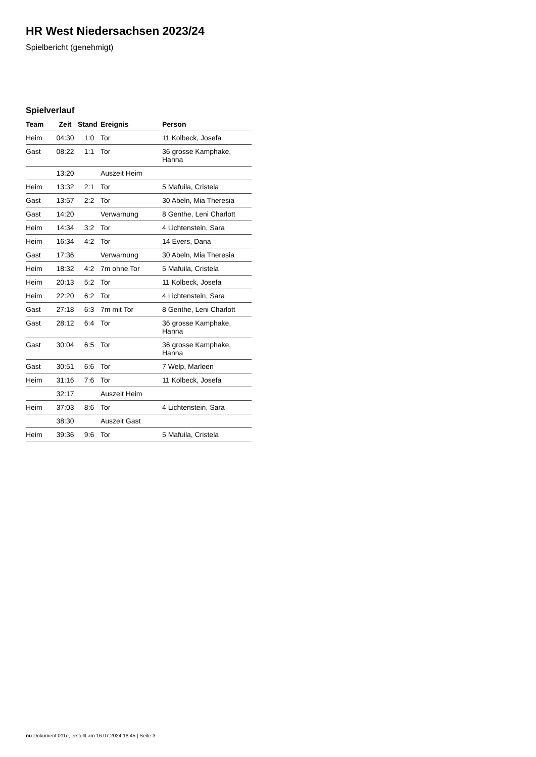HR West Niedersachsen 2023/24
Spielbericht (genehmigt)
Spielverlauf
| Team | Zeit | Stand | Ereignis | Person |
| --- | --- | --- | --- | --- |
| Heim | 04:30 | 1:0 | Tor | 11 Kolbeck, Josefa |
| Gast | 08:22 | 1:1 | Tor | 36 grosse Kamphake, Hanna |
| | 13:20 | | Auszeit Heim | |
| Heim | 13:32 | 2:1 | Tor | 5 Mafuila, Cristela |
| Gast | 13:57 | 2:2 | Tor | 30 Abeln, Mia Theresia |
| Gast | 14:20 | | Verwarnung | 8 Genthe, Leni Charlott |
| Heim | 14:34 | 3:2 | Tor | 4 Lichtenstein, Sara |
| Heim | 16:34 | 4:2 | Tor | 14 Evers, Dana |
| Gast | 17:36 | | Verwarnung | 30 Abeln, Mia Theresia |
| Heim | 18:32 | 4:2 | 7m ohne Tor | 5 Mafuila, Cristela |
| Heim | 20:13 | 5:2 | Tor | 11 Kolbeck, Josefa |
| Heim | 22:20 | 6:2 | Tor | 4 Lichtenstein, Sara |
| Gast | 27:18 | 6:3 | 7m mit Tor | 8 Genthe, Leni Charlott |
| Gast | 28:12 | 6:4 | Tor | 36 grosse Kamphake, Hanna |
| Gast | 30:04 | 6:5 | Tor | 36 grosse Kamphake, Hanna |
| Gast | 30:51 | 6:6 | Tor | 7 Welp, Marleen |
| Heim | 31:16 | 7:6 | Tor | 11 Kolbeck, Josefa |
| | 32:17 | | Auszeit Heim | |
| Heim | 37:03 | 8:6 | Tor | 4 Lichtenstein, Sara |
| | 38:30 | | Auszeit Gast | |
| Heim | 39:36 | 9:6 | Tor | 5 Mafuila, Cristela |
nu.Dokument 011e, erstellt am 16.07.2024 18:45 | Seite 3